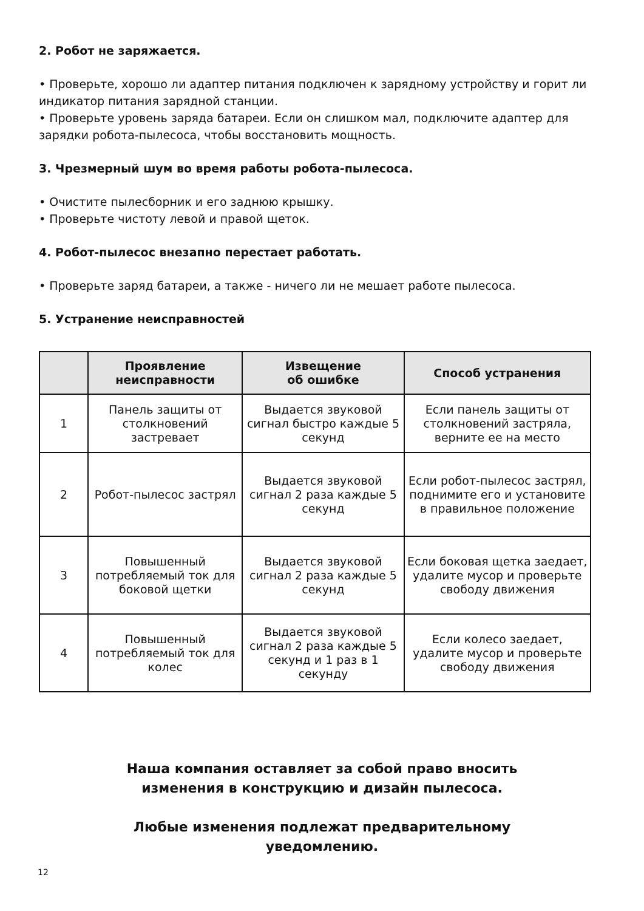2. Робот не заряжается.
• Проверьте, хорошо ли адаптер питания подключен к зарядному устройству и горит ли индикатор питания зарядной станции.
• Проверьте уровень заряда батареи. Если он слишком мал, подключите адаптер для зарядки робота-пылесоса, чтобы восстановить мощность.
3. Чрезмерный шум во время работы робота-пылесоса.
• Очистите пылесборник и его заднюю крышку.
• Проверьте чистоту левой и правой щеток.
4. Робот-пылесос внезапно перестает работать.
• Проверьте заряд батареи, а также - ничего ли не мешает работе пылесоса.
5. Устранение неисправностей
| | Проявление неисправности | Извещение об ошибке | Способ устранения |
| --- | --- | --- | --- |
| 1 | Панель защиты от столкновений застревает | Выдается звуковой сигнал быстро каждые 5 секунд | Если панель защиты от столкновений застряла, верните ее на место |
| 2 | Робот-пылесос застрял | Выдается звуковой сигнал 2 раза каждые 5 секунд | Если робот-пылесос застрял, поднимите его и установите в правильное положение |
| 3 | Повышенный потребляемый ток для боковой щетки | Выдается звуковой сигнал 2 раза каждые 5 секунд | Если боковая щетка заедает, удалите мусор и проверьте свободу движения |
| 4 | Повышенный потребляемый ток для колес | Выдается звуковой сигнал 2 раза каждые 5 секунд и 1 раз в 1 секунду | Если колесо заедает, удалите мусор и проверьте свободу движения |
Наша компания оставляет за собой право вносить
изменения в конструкцию и дизайн пылесоса.
Любые изменения подлежат предварительному
уведомлению.
12